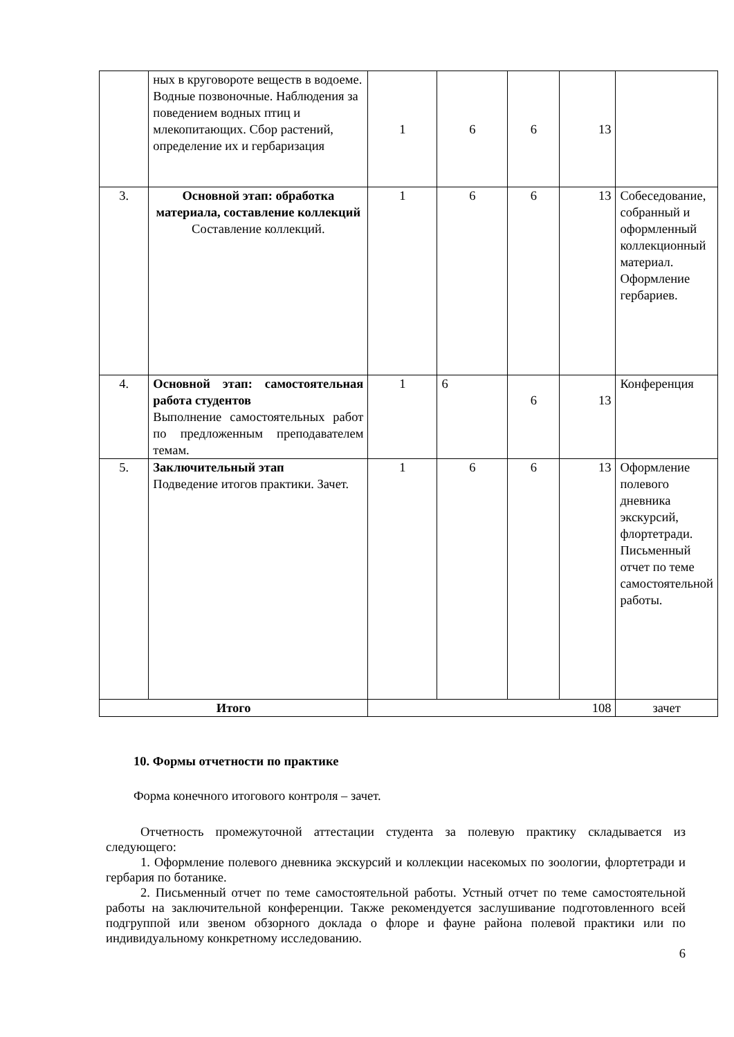| | ных в круговороте веществ в водоеме. Водные позвоночные. Наблюдения за поведением водных птиц и млекопитающих. Сбор растений, определение их и гербаризация | 1 | 6 | 6 | 13 | |
| 3. | Основной этап: обработка материала, составление коллекций Составление коллекций. | 1 | 6 | 6 | 13 | Собеседование, собранный и оформленный коллекционный материал. Оформление гербариев. |
| 4. | Основной этап: самостоятельная работа студентов Выполнение самостоятельных работ по предложенным преподавателем темам. | 1 | 6 | 6 | 13 | Конференция |
| 5. | Заключительный этап Подведение итогов практики. Зачет. | 1 | 6 | 6 | 13 | Оформление полевого дневника экскурсий, флортетради. Письменный отчет по теме самостоятельной работы. |
| Итого | | 108 | | | | зачет |
10. Формы отчетности по практике
Форма конечного итогового контроля – зачет.
Отчетность промежуточной аттестации студента за полевую практику складывается из следующего:
1. Оформление полевого дневника экскурсий и коллекции насекомых по зоологии, флортетради и гербария по ботанике.
2. Письменный отчет по теме самостоятельной работы. Устный отчет по теме самостоятельной работы на заключительной конференции. Также рекомендуется заслушивание подготовленного всей подгруппой или звеном обзорного доклада о флоре и фауне района полевой практики или по индивидуальному конкретному исследованию.
6